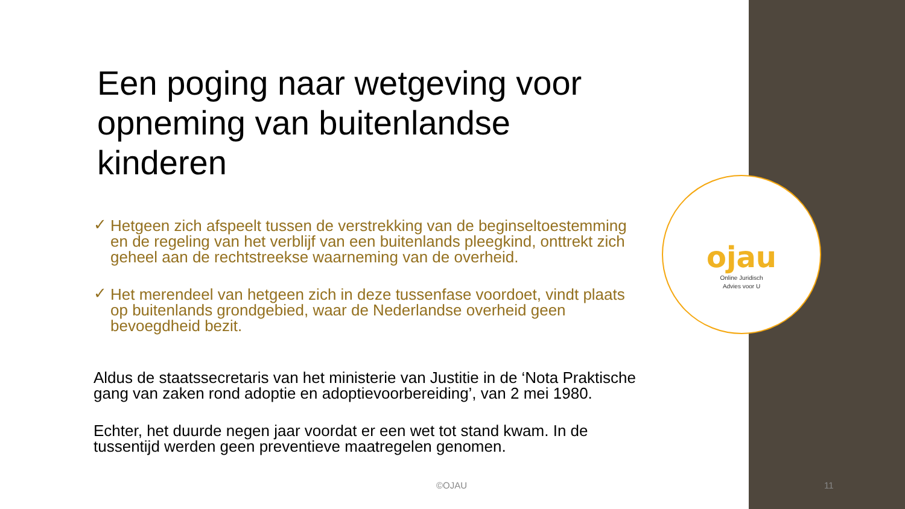Een poging naar wetgeving voor opneming van buitenlandse kinderen
✓ Hetgeen zich afspeelt tussen de verstrekking van de beginseltoestemming en de regeling van het verblijf van een buitenlands pleegkind, onttrekt zich geheel aan de rechtstreekse waarneming van de overheid.
✓ Het merendeel van hetgeen zich in deze tussenfase voordoet, vindt plaats op buitenlands grondgebied, waar de Nederlandse overheid geen bevoegdheid bezit.
Aldus de staatssecretaris van het ministerie van Justitie in de ‘Nota Praktische gang van zaken rond adoptie en adoptievoorbereiding’, van 2 mei 1980.
Echter, het duurde negen jaar voordat er een wet tot stand kwam. In de tussentijd werden geen preventieve maatregelen genomen.
ojau
Online Juridisch
Advies voor U
©OJAU 11